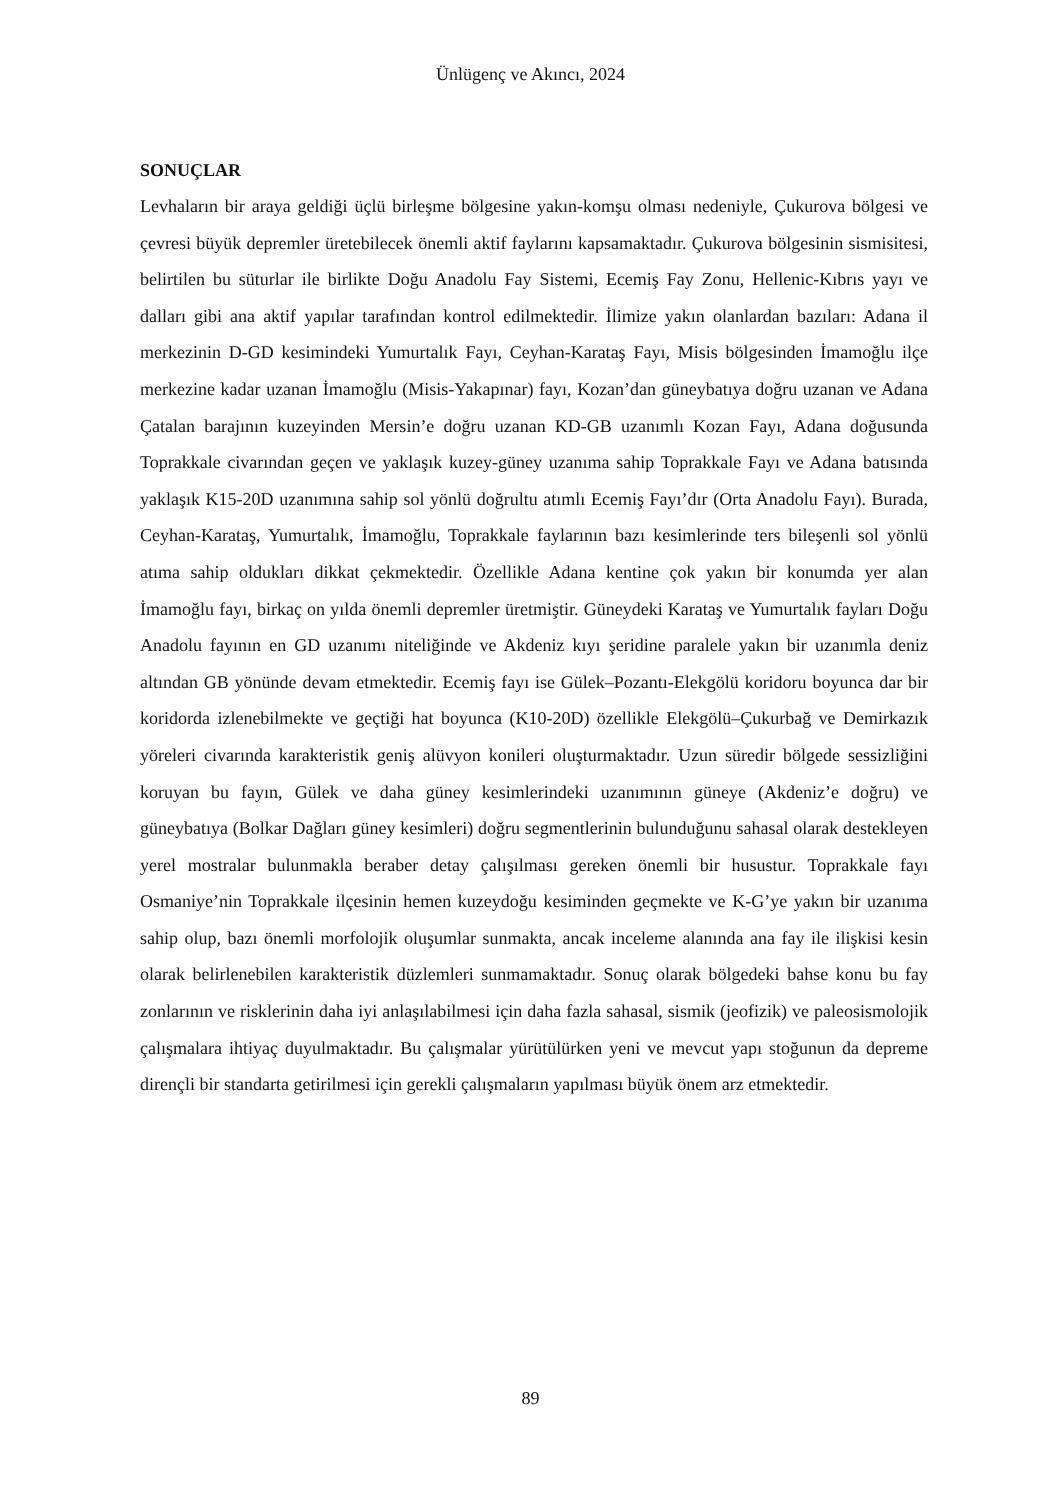Ünlügenç ve Akıncı, 2024
SONUÇLAR
Levhaların bir araya geldiği üçlü birleşme bölgesine yakın-komşu olması nedeniyle, Çukurova bölgesi ve çevresi büyük depremler üretebilecek önemli aktif faylarını kapsamaktadır. Çukurova bölgesinin sismisitesi, belirtilen bu süturlar ile birlikte Doğu Anadolu Fay Sistemi, Ecemiş Fay Zonu, Hellenic-Kıbrıs yayı ve dalları gibi ana aktif yapılar tarafından kontrol edilmektedir. İlimize yakın olanlardan bazıları: Adana il merkezinin D-GD kesimindeki Yumurtalık Fayı, Ceyhan-Karataş Fayı, Misis bölgesinden İmamoğlu ilçe merkezine kadar uzanan İmamoğlu (Misis-Yakapınar) fayı, Kozan’dan güneybatıya doğru uzanan ve Adana Çatalan barajının kuzeyinden Mersin’e doğru uzanan KD-GB uzanımlı Kozan Fayı, Adana doğusunda Toprakkale civarından geçen ve yaklaşık kuzey-güney uzanıma sahip Toprakkale Fayı ve Adana batısında yaklaşık K15-20D uzanımına sahip sol yönlü doğrultu atımlı Ecemiş Fayı’dır (Orta Anadolu Fayı). Burada, Ceyhan-Karataş, Yumurtalık, İmamoğlu, Toprakkale faylarının bazı kesimlerinde ters bileşenli sol yönlü atıma sahip oldukları dikkat çekmektedir. Özellikle Adana kentine çok yakın bir konumda yer alan İmamoğlu fayı, birkaç on yılda önemli depremler üretmiştir. Güneydeki Karataş ve Yumurtalık fayları Doğu Anadolu fayının en GD uzanımı niteliğinde ve Akdeniz kıyı şeridine paralele yakın bir uzanımla deniz altından GB yönünde devam etmektedir. Ecemiş fayı ise Gülek–Pozantı-Elekgölü koridoru boyunca dar bir koridorda izlenebilmekte ve geçtiği hat boyunca (K10-20D) özellikle Elekgölü–Çukurbağ ve Demirkazık yöreleri civarında karakteristik geniş alüvyon konileri oluşturmaktadır. Uzun süredir bölgede sessizliğini koruyan bu fayın, Gülek ve daha güney kesimlerindeki uzanımının güneye (Akdeniz’e doğru) ve güneybatıya (Bolkar Dağları güney kesimleri) doğru segmentlerinin bulunduğunu sahasal olarak destekleyen yerel mostralar bulunmakla beraber detay çalışılması gereken önemli bir husustur. Toprakkale fayı Osmaniye’nin Toprakkale ilçesinin hemen kuzeydoğu kesiminden geçmekte ve K-G’ye yakın bir uzanıma sahip olup, bazı önemli morfolojik oluşumlar sunmakta, ancak inceleme alanında ana fay ile ilişkisi kesin olarak belirlenebilen karakteristik düzlemleri sunmamaktadır. Sonuç olarak bölgedeki bahse konu bu fay zonlarının ve risklerinin daha iyi anlaşılabilmesi için daha fazla sahasal, sismik (jeofizik) ve paleosismolojik çalışmalara ihtiyaç duyulmaktadır. Bu çalışmalar yürütülürken yeni ve mevcut yapı stoğunun da depreme dirençli bir standarta getirilmesi için gerekli çalışmaların yapılması büyük önem arz etmektedir.
89